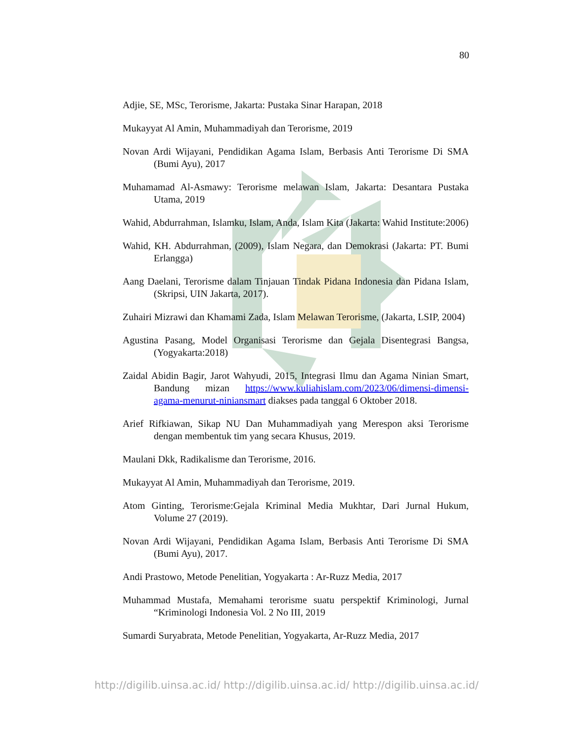80
Adjie, SE, MSc, Terorisme, Jakarta: Pustaka Sinar Harapan, 2018
Mukayyat Al Amin, Muhammadiyah dan Terorisme, 2019
Novan Ardi Wijayani, Pendidikan Agama Islam, Berbasis Anti Terorisme Di SMA (Bumi Ayu), 2017
Muhamamad Al-Asmawy: Terorisme melawan Islam, Jakarta: Desantara Pustaka Utama, 2019
Wahid, Abdurrahman, Islamku, Islam, Anda, Islam Kita (Jakarta: Wahid Institute:2006)
Wahid, KH. Abdurrahman, (2009), Islam Negara, dan Demokrasi (Jakarta: PT. Bumi Erlangga)
Aang Daelani, Terorisme dalam Tinjauan Tindak Pidana Indonesia dan Pidana Islam, (Skripsi, UIN Jakarta, 2017).
Zuhairi Mizrawi dan Khamami Zada, Islam Melawan Terorisme, (Jakarta, LSIP, 2004)
Agustina Pasang, Model Organisasi Terorisme dan Gejala Disentegrasi Bangsa, (Yogyakarta:2018)
Zaidal Abidin Bagir, Jarot Wahyudi, 2015, Integrasi Ilmu dan Agama Ninian Smart, Bandung mizan https://www.kuliahislam.com/2023/06/dimensi-dimensi-agama-menurut-niniansmart diakses pada tanggal 6 Oktober 2018.
Arief Rifkiawan, Sikap NU Dan Muhammadiyah yang Merespon aksi Terorisme dengan membentuk tim yang secara Khusus, 2019.
Maulani Dkk, Radikalisme dan Terorisme, 2016.
Mukayyat Al Amin, Muhammadiyah dan Terorisme, 2019.
Atom Ginting, Terorisme:Gejala Kriminal Media Mukhtar, Dari Jurnal Hukum, Volume 27 (2019).
Novan Ardi Wijayani, Pendidikan Agama Islam, Berbasis Anti Terorisme Di SMA (Bumi Ayu), 2017.
Andi Prastowo, Metode Penelitian, Yogyakarta : Ar-Ruzz Media, 2017
Muhammad Mustafa, Memahami terorisme suatu perspektif Kriminologi, Jurnal “Kriminologi Indonesia Vol. 2 No III, 2019
Sumardi Suryabrata, Metode Penelitian, Yogyakarta, Ar-Ruzz Media, 2017
http://digilib.uinsa.ac.id/ http://digilib.uinsa.ac.id/ http://digilib.uinsa.ac.id/